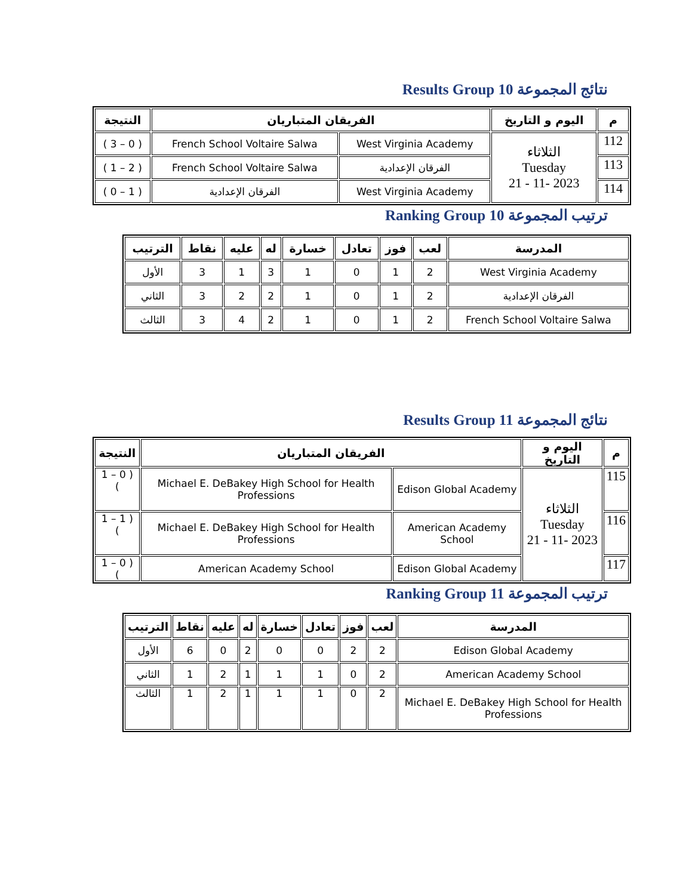نتائج المجموعة Results Group 10
| م | اليوم و التاريخ | الفريقان المتباريان | | النتيجة |
| --- | --- | --- | --- | --- |
| 112 | الثلاثاء Tuesday 2023 -11 - 21 | West Virginia Academy | French School Voltaire Salwa | ( 0 – 3 ) |
| 113 | | الفرقان الإعدادية | French School Voltaire Salwa | ( 2 – 1 ) |
| 114 | | West Virginia Academy | الفرقان الإعدادية | ( 1 – 0 ) |
ترتيب المجموعة Ranking Group 10
| المدرسة | لعب | فوز | تعادل | خسارة | له | عليه | نقاط | الترتيب |
| --- | --- | --- | --- | --- | --- | --- | --- | --- |
| West Virginia Academy | 2 | 1 | 0 | 1 | 3 | 1 | 3 | الأول |
| الفرقان الإعدادية | 2 | 1 | 0 | 1 | 2 | 2 | 3 | الثاني |
| French School Voltaire Salwa | 2 | 1 | 0 | 1 | 2 | 4 | 3 | الثالث |
نتائج المجموعة Results Group 11
| م | اليوم و التاريخ | الفريقان المتباريان | | النتيجة |
| --- | --- | --- | --- | --- |
| 115 | الثلاثاء Tuesday 2023 -11 - 21 | Edison Global Academy | Michael E. DeBakey High School for Health Professions | ( 0 – 1 ) |
| 116 | | American Academy School | Michael E. DeBakey High School for Health Professions | ( 1 – 1 ) |
| 117 | | Edison Global Academy | American Academy School | ( 0 – 1 ) |
ترتيب المجموعة Ranking Group 11
| المدرسة | لعب | فوز | تعادل | خسارة | له | عليه | نقاط | الترتيب |
| --- | --- | --- | --- | --- | --- | --- | --- | --- |
| Edison Global Academy | 2 | 2 | 0 | 0 | 2 | 0 | 6 | الأول |
| American Academy School | 2 | 0 | 1 | 1 | 1 | 2 | 1 | الثاني |
| Michael E. DeBakey High School for Health Professions | 2 | 0 | 1 | 1 | 1 | 2 | 1 | الثالث |